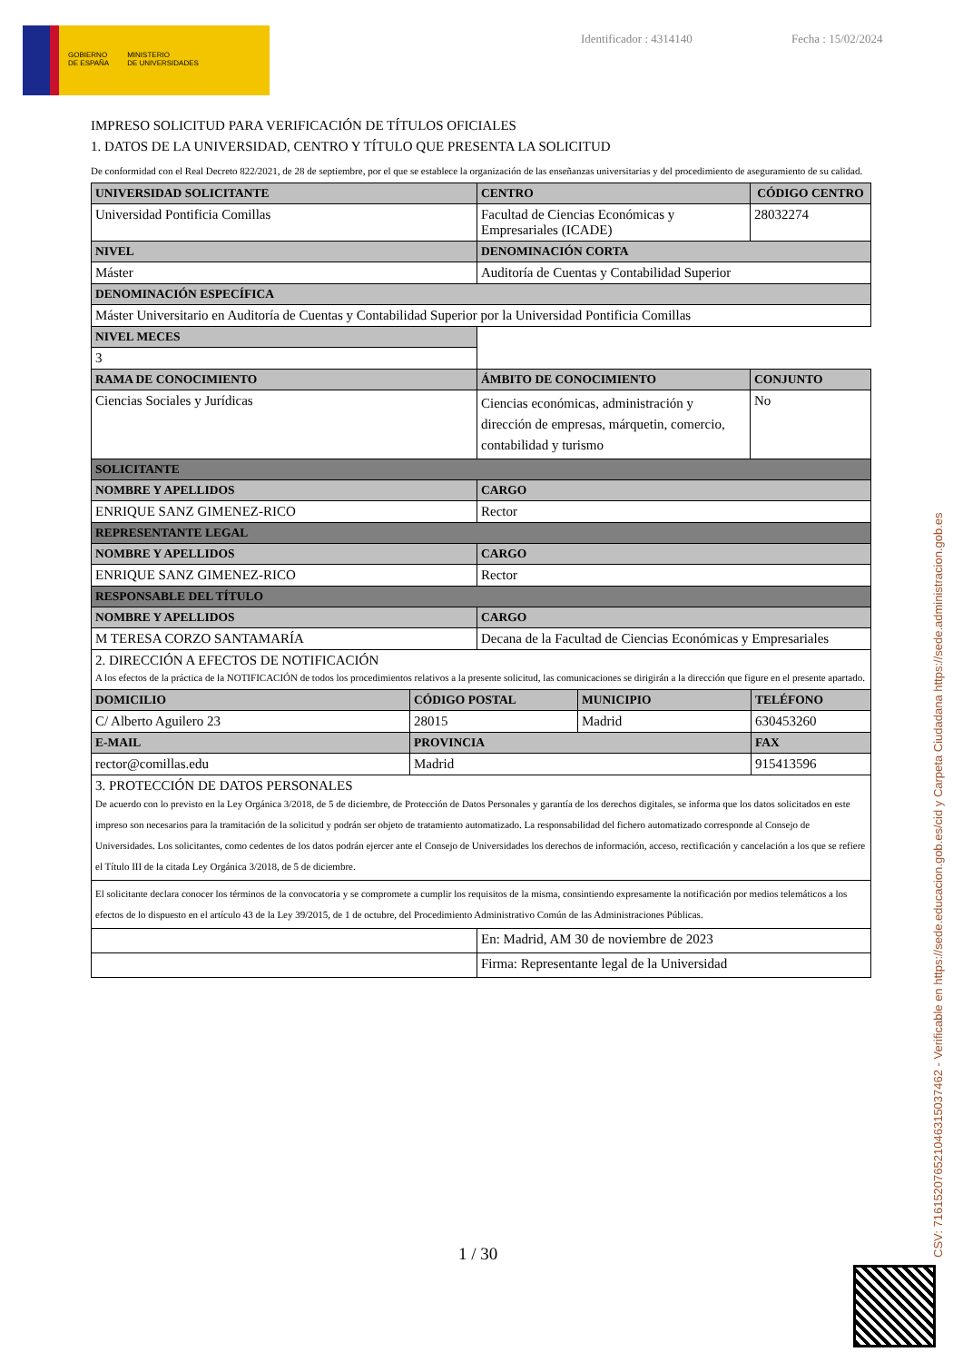GOBIERNO
DE ESPAÑA
MINISTERIO
DE UNIVERSIDADES
Identificador : 4314140 Fecha : 15/02/2024
IMPRESO SOLICITUD PARA VERIFICACIÓN DE TÍTULOS OFICIALES
1. DATOS DE LA UNIVERSIDAD, CENTRO Y TÍTULO QUE PRESENTA LA SOLICITUD
De conformidad con el Real Decreto 822/2021, de 28 de septiembre, por el que se establece la organización de las enseñanzas universitarias y del procedimiento de aseguramiento de su calidad.
| UNIVERSIDAD SOLICITANTE | CENTRO | CÓDIGO CENTRO |
| --- | --- | --- |
| Universidad Pontificia Comillas | Facultad de Ciencias Económicas y Empresariales (ICADE) | 28032274 |
| NIVEL | DENOMINACIÓN CORTA | |
| Máster | Auditoría de Cuentas y Contabilidad Superior | |
| DENOMINACIÓN ESPECÍFICA | | |
| Máster Universitario en Auditoría de Cuentas y Contabilidad Superior por la Universidad Pontificia Comillas | | |
| NIVEL MECES | | |
| 3 | | |
| RAMA DE CONOCIMIENTO | ÁMBITO DE CONOCIMIENTO | CONJUNTO |
| Ciencias Sociales y Jurídicas | Ciencias económicas, administración y dirección de empresas, márquetin, comercio, contabilidad y turismo | No |
| SOLICITANTE | | |
| NOMBRE Y APELLIDOS | CARGO | |
| ENRIQUE SANZ GIMENEZ-RICO | Rector | |
| REPRESENTANTE LEGAL | | |
| NOMBRE Y APELLIDOS | CARGO | |
| ENRIQUE SANZ GIMENEZ-RICO | Rector | |
| RESPONSABLE DEL TÍTULO | | |
| NOMBRE Y APELLIDOS | CARGO | |
| M TERESA CORZO SANTAMARÍA | Decana de la Facultad de Ciencias Económicas y Empresariales | |
| 2. DIRECCIÓN A EFECTOS DE NOTIFICACIÓN A los efectos de la práctica de la NOTIFICACIÓN de todos los procedimientos relativos a la presente solicitud, las comunicaciones se dirigirán a la dirección que figure en el presente apartado. | | |
| DOMICILIO | CÓDIGO POSTAL | MUNICIPIO | TELÉFONO |
| --- | --- | --- | --- |
| C/ Alberto Aguilero 23 | 28015 | Madrid | 630453260 |
| E-MAIL | PROVINCIA | | FAX |
| rector@comillas.edu | Madrid | | 915413596 |
| 3. PROTECCIÓN DE DATOS PERSONALES De acuerdo con lo previsto en la Ley Orgánica 3/2018, de 5 de diciembre, de Protección de Datos Personales y garantía de los derechos digitales, se informa que los datos solicitados en este impreso son necesarios para la tramitación de la solicitud y podrán ser objeto de tratamiento automatizado. La responsabilidad del fichero automatizado corresponde al Consejo de Universidades. Los solicitantes, como cedentes de los datos podrán ejercer ante el Consejo de Universidades los derechos de información, acceso, rectificación y cancelación a los que se refiere el Título III de la citada Ley Orgánica 3/2018, de 5 de diciembre. | | | |
| El solicitante declara conocer los términos de la convocatoria y se compromete a cumplir los requisitos de la misma, consintiendo expresamente la notificación por medios telemáticos a los efectos de lo dispuesto en el artículo 43 de la Ley 39/2015, de 1 de octubre, del Procedimiento Administrativo Común de las Administraciones Públicas. | | | |
| | En: Madrid, AM 30 de noviembre de 2023 |
| | Firma: Representante legal de la Universidad |
1 / 30
CSV: 716152076521046315037462 - Verificable en https://sede.educacion.gob.es/cid y Carpeta Ciudadana https://sede.administracion.gob.es